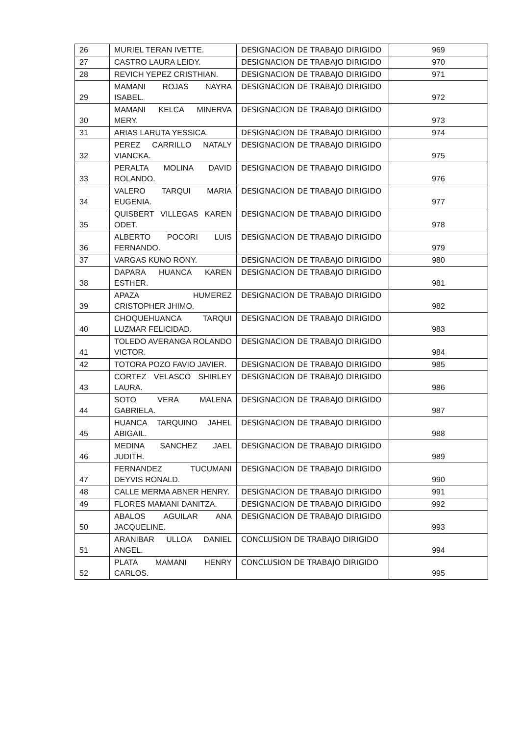| 26 | MURIEL TERAN IVETTE. | DESIGNACION DE TRABAJO DIRIGIDO | 969 |
| 27 | CASTRO LAURA LEIDY. | DESIGNACION DE TRABAJO DIRIGIDO | 970 |
| 28 | REVICH YEPEZ CRISTHIAN. | DESIGNACION DE TRABAJO DIRIGIDO | 971 |
| 29 | MAMANI ROJAS NAYRA ISABEL. | DESIGNACION DE TRABAJO DIRIGIDO | 972 |
| 30 | MAMANI KELCA MINERVA MERY. | DESIGNACION DE TRABAJO DIRIGIDO | 973 |
| 31 | ARIAS LARUTA YESSICA. | DESIGNACION DE TRABAJO DIRIGIDO | 974 |
| 32 | PEREZ CARRILLO NATALY VIANCKA. | DESIGNACION DE TRABAJO DIRIGIDO | 975 |
| 33 | PERALTA MOLINA DAVID ROLANDO. | DESIGNACION DE TRABAJO DIRIGIDO | 976 |
| 34 | VALERO TARQUI MARIA EUGENIA. | DESIGNACION DE TRABAJO DIRIGIDO | 977 |
| 35 | QUISBERT VILLEGAS KAREN ODET. | DESIGNACION DE TRABAJO DIRIGIDO | 978 |
| 36 | ALBERTO POCORI LUIS FERNANDO. | DESIGNACION DE TRABAJO DIRIGIDO | 979 |
| 37 | VARGAS KUNO RONY. | DESIGNACION DE TRABAJO DIRIGIDO | 980 |
| 38 | DAPARA HUANCA KAREN ESTHER. | DESIGNACION DE TRABAJO DIRIGIDO | 981 |
| 39 | APAZA HUMEREZ CRISTOPHER JHIMO. | DESIGNACION DE TRABAJO DIRIGIDO | 982 |
| 40 | CHOQUEHUANCA TARQUI LUZMAR FELICIDAD. | DESIGNACION DE TRABAJO DIRIGIDO | 983 |
| 41 | TOLEDO AVERANGA ROLANDO VICTOR. | DESIGNACION DE TRABAJO DIRIGIDO | 984 |
| 42 | TOTORA POZO FAVIO JAVIER. | DESIGNACION DE TRABAJO DIRIGIDO | 985 |
| 43 | CORTEZ VELASCO SHIRLEY LAURA. | DESIGNACION DE TRABAJO DIRIGIDO | 986 |
| 44 | SOTO VERA MALENA GABRIELA. | DESIGNACION DE TRABAJO DIRIGIDO | 987 |
| 45 | HUANCA TARQUINO JAHEL ABIGAIL. | DESIGNACION DE TRABAJO DIRIGIDO | 988 |
| 46 | MEDINA SANCHEZ JAEL JUDITH. | DESIGNACION DE TRABAJO DIRIGIDO | 989 |
| 47 | FERNANDEZ TUCUMANI DEYVIS RONALD. | DESIGNACION DE TRABAJO DIRIGIDO | 990 |
| 48 | CALLE MERMA ABNER HENRY. | DESIGNACION DE TRABAJO DIRIGIDO | 991 |
| 49 | FLORES MAMANI DANITZA. | DESIGNACION DE TRABAJO DIRIGIDO | 992 |
| 50 | ABALOS AGUILAR ANA JACQUELINE. | DESIGNACION DE TRABAJO DIRIGIDO | 993 |
| 51 | ARANIBAR ULLOA DANIEL ANGEL. | CONCLUSION DE TRABAJO DIRIGIDO | 994 |
| 52 | PLATA MAMANI HENRY CARLOS. | CONCLUSION DE TRABAJO DIRIGIDO | 995 |